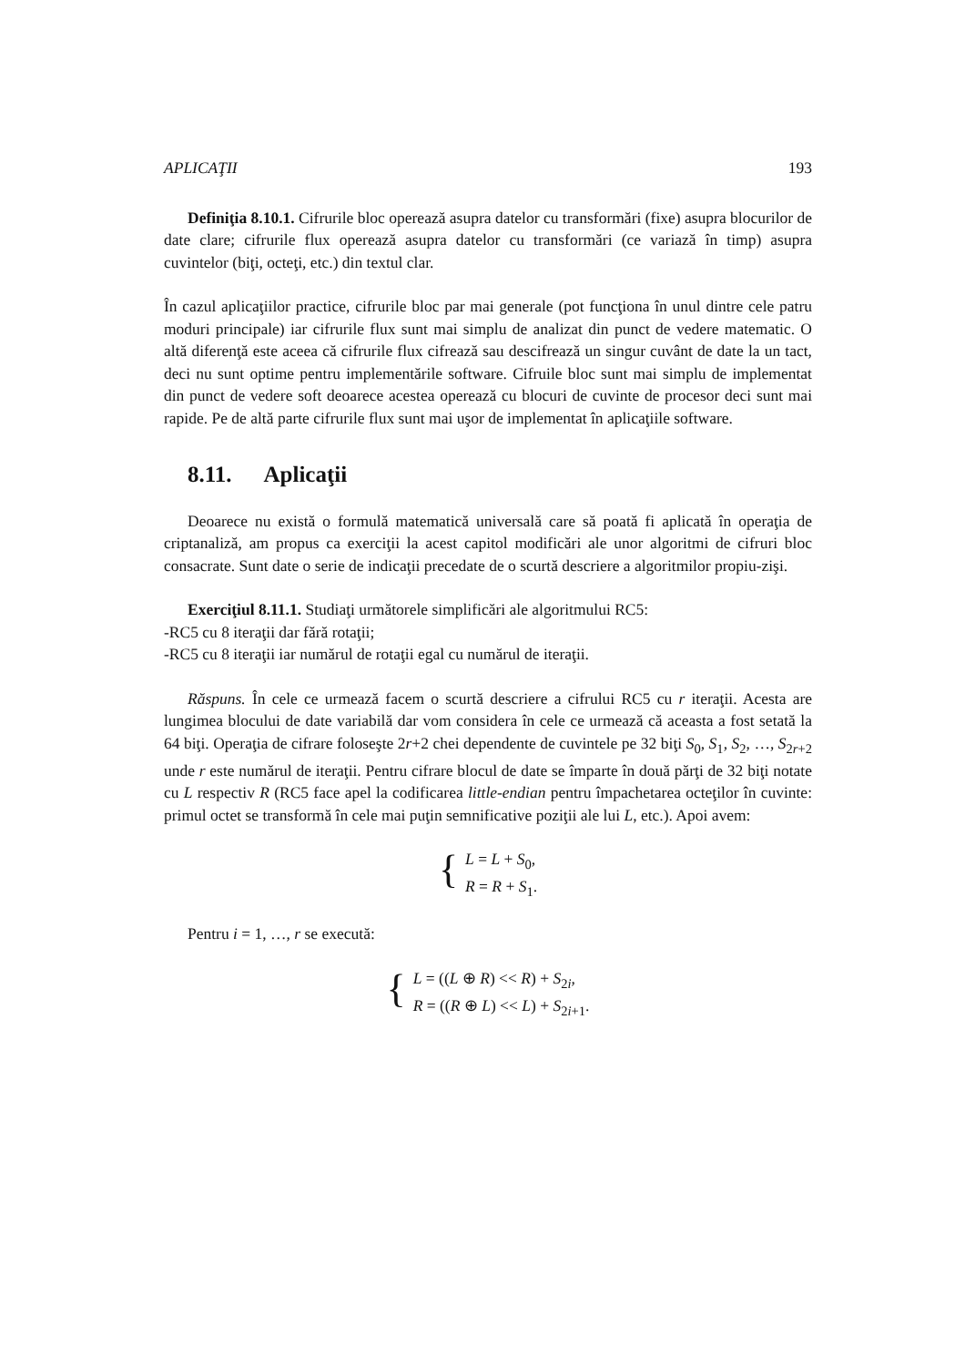APLICAŢII 193
Definiţia 8.10.1. Cifrurile bloc operează asupra datelor cu transformări (fixe) asupra blocurilor de date clare; cifrurile flux operează asupra datelor cu transformări (ce variază în timp) asupra cuvintelor (biţi, octeţi, etc.) din textul clar.
În cazul aplicaţiilor practice, cifrurile bloc par mai generale (pot funcţiona în unul dintre cele patru moduri principale) iar cifrurile flux sunt mai simplu de analizat din punct de vedere matematic. O altă diferenţă este aceea că cifrurile flux cifrează sau descifrează un singur cuvânt de date la un tact, deci nu sunt optime pentru implementările software. Cifruile bloc sunt mai simplu de implementat din punct de vedere soft deoarece acestea operează cu blocuri de cuvinte de procesor deci sunt mai rapide. Pe de altă parte cifrurile flux sunt mai uşor de implementat în aplicaţiile software.
8.11. Aplicaţii
Deoarece nu există o formulă matematică universală care să poată fi aplicată în operaţia de criptanaliză, am propus ca exerciţii la acest capitol modificări ale unor algoritmi de cifruri bloc consacrate. Sunt date o serie de indicaţii precedate de o scurtă descriere a algoritmilor propiu-zişi.
Exerciţiul 8.11.1. Studiaţi următorele simplificări ale algoritmului RC5:
-RC5 cu 8 iteraţii dar fără rotaţii;
-RC5 cu 8 iteraţii iar numărul de rotaţii egal cu numărul de iteraţii.
Răspuns. În cele ce urmează facem o scurtă descriere a cifrului RC5 cu r iteraţii. Acesta are lungimea blocului de date variabilă dar vom considera în cele ce urmează că aceasta a fost setată la 64 biţi. Operaţia de cifrare foloseşte 2r+2 chei dependente de cuvintele pe 32 biţi S<sub>0</sub>, S<sub>1</sub>, S<sub>2</sub>, …, S<sub>2r+2</sub> unde r este numărul de iteraţii. Pentru cifrare blocul de date se împarte în două părţi de 32 biţi notate cu L respectiv R (RC5 face apel la codificarea little-endian pentru împachetarea octeţilor în cuvinte: primul octet se transformă în cele mai puţin semnificative poziţii ale lui L, etc.). Apoi avem:
{
L = L + S<sub>0</sub>,
R = R + S<sub>1</sub>.
Pentru i = 1, …, r se execută:
{
L = ((L ⊕ R) << R) + S<sub>2i</sub>,
R = ((R ⊕ L) << L) + S<sub>2i+1</sub>.